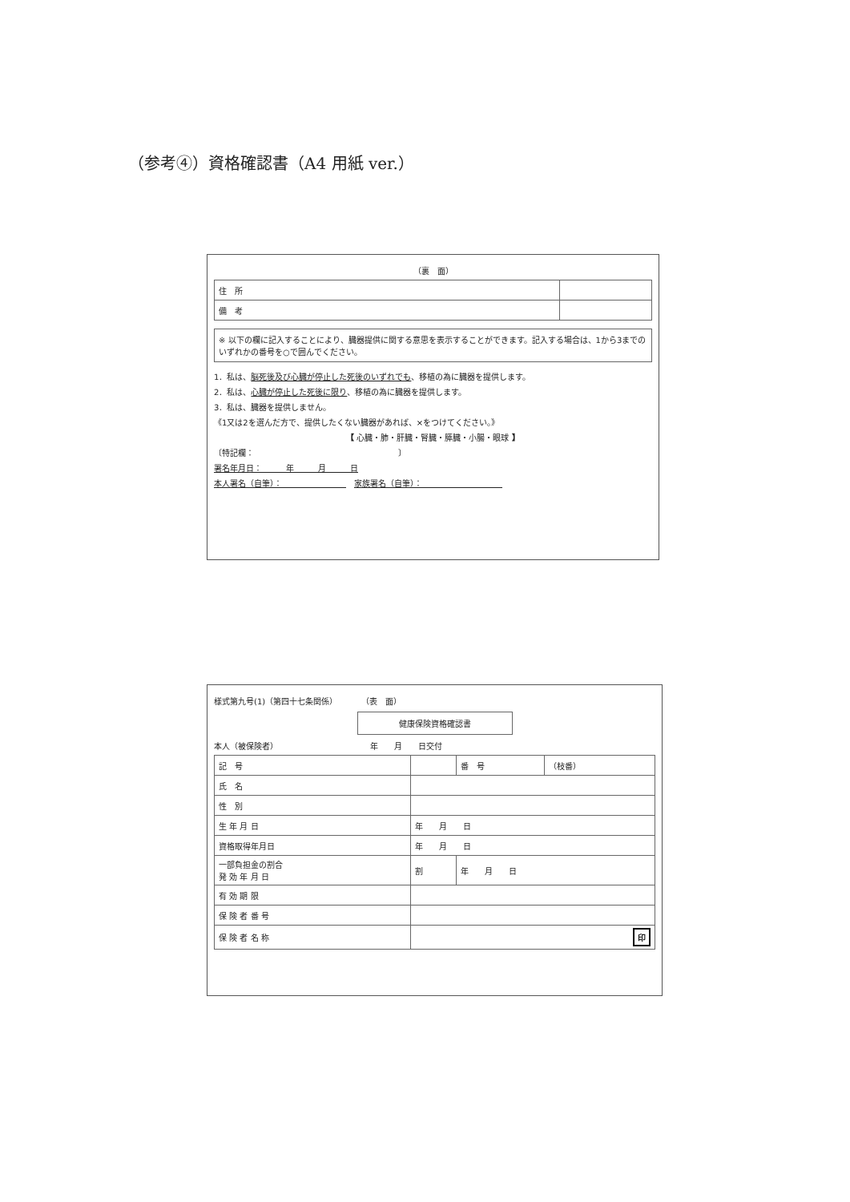（参考④）資格確認書（A4 用紙 ver.）
（裏　面）
| 住 所 | |
| 備 考 | |
※ 以下の欄に記入することにより、臓器提供に関する意思を表示することができます。記入する場合は、1から3までのいずれかの番号を○で囲んでください。
1．私は、脳死後及び心臓が停止した死後のいずれでも、移植の為に臓器を提供します。
2．私は、心臓が停止した死後に限り、移植の為に臓器を提供します。
3．私は、臓器を提供しません。
《1又は2を選んだ方で、提供したくない臓器があれば、×をつけてください。》
【 心臓・肺・肝臓・腎臓・膵臓・小腸・眼球 】
〔特記欄：　　　　　　　　　　　　　　　　　　〕
署名年月日：　　　年　　　月　　　日
本人署名（自筆）：　　　　　　　　　家族署名（自筆）：　　　　　　　　　　
様式第九号(1)（第四十七条関係）　　　　（表　面）
健康保険資格確認書
本人（被保険者）　　　　　　　　　　　　年　　月　　日交付
| 記 号 | | 番 号 | （枝番） |
| 氏 名 | | | |
| 性 別 | | | |
| 生 年 月 日 | 年 月 日 | | |
| 資格取得年月日 | 年 月 日 | | |
| 一部負担金の割合 発 効 年 月 日 | 割 | 年 月 日 | |
| 有 効 期 限 | | | |
| 保 険 者 番 号 | | | |
| 保 険 者 名 称 | 印 | | |